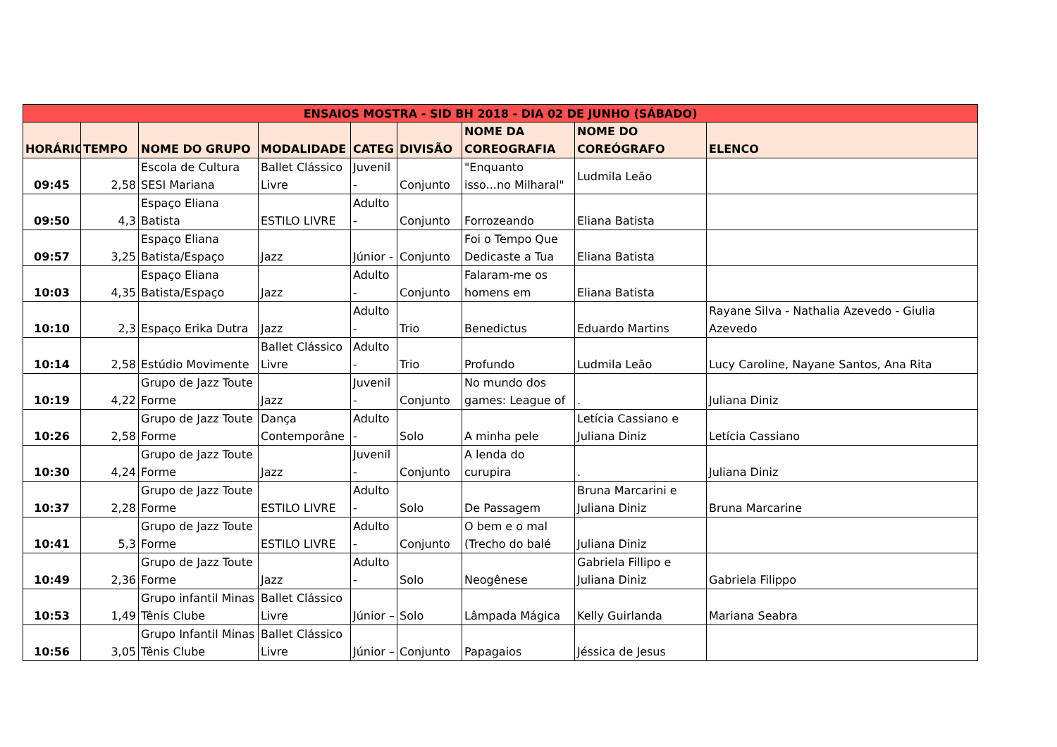| ENSAIOS MOSTRA - SID BH 2018 - DIA 02 DE JUNHO (SÁBADO) | | | | | | | | |
| HORÁRIO | TEMPO | NOME DO GRUPO | MODALIDADE | CATEG | DIVISÃO | NOME DA COREOGRAFIA | NOME DO COREÓGRAFO | ELENCO |
| 09:45 | 2,58 | Escola de Cultura SESI Mariana | Ballet Clássico Livre | Juvenil - | Conjunto | "Enquanto isso...no Milharal" | Ludmila Leão | |
| 09:50 | 4,3 | Espaço Eliana Batista | ESTILO LIVRE | Adulto - | Conjunto | Forrozeando | Eliana Batista | |
| 09:57 | 3,25 | Espaço Eliana Batista/Espaço | Jazz | Júnior - | Conjunto | Foi o Tempo Que Dedicaste a Tua | Eliana Batista | |
| 10:03 | 4,35 | Espaço Eliana Batista/Espaço | Jazz | Adulto - | Conjunto | Falaram-me os homens em | Eliana Batista | |
| 10:10 | 2,3 | Espaço Erika Dutra | Jazz | Adulto - | Trio | Benedictus | Eduardo Martins | Rayane Silva - Nathalia Azevedo - Giulia Azevedo |
| 10:14 | 2,58 | Estúdio Movimente | Ballet Clássico Livre | Adulto - | Trio | Profundo | Ludmila Leão | Lucy Caroline, Nayane Santos, Ana Rita |
| 10:19 | 4,22 | Grupo de Jazz Toute Forme | Jazz | Juvenil - | Conjunto | No mundo dos games: League of | . | Juliana Diniz |
| 10:26 | 2,58 | Grupo de Jazz Toute Forme | Dança Contemporâne | Adulto - | Solo | A minha pele | Letícia Cassiano e Juliana Diniz | Letícia Cassiano |
| 10:30 | 4,24 | Grupo de Jazz Toute Forme | Jazz | Juvenil - | Conjunto | A lenda do curupira | . | Juliana Diniz |
| 10:37 | 2,28 | Grupo de Jazz Toute Forme | ESTILO LIVRE | Adulto - | Solo | De Passagem | Bruna Marcarini e Juliana Diniz | Bruna Marcarine |
| 10:41 | 5,3 | Grupo de Jazz Toute Forme | ESTILO LIVRE | Adulto - | Conjunto | O bem e o mal (Trecho do balé | Juliana Diniz | |
| 10:49 | 2,36 | Grupo de Jazz Toute Forme | Jazz | Adulto - | Solo | Neogênese | Gabriela Fillipo e Juliana Diniz | Gabriela Filippo |
| 10:53 | 1,49 | Grupo infantil Minas Tênis Clube | Ballet Clássico Livre | Júnior – | Solo | Lâmpada Mágica | Kelly Guirlanda | Mariana Seabra |
| 10:56 | 3,05 | Grupo Infantil Minas Tênis Clube | Ballet Clássico Livre | Júnior – | Conjunto | Papagaios | Jéssica de Jesus | |